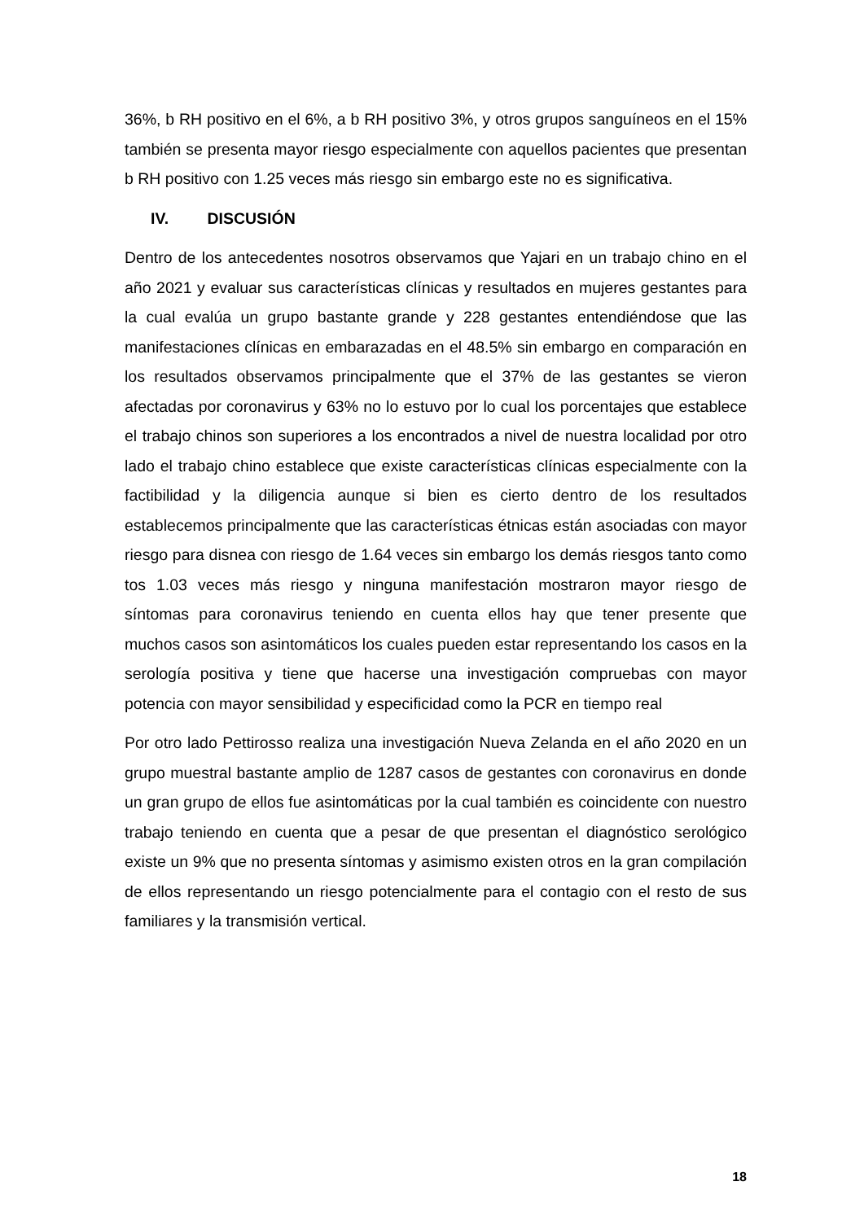36%, b RH positivo en el 6%, a b RH positivo 3%, y otros grupos sanguíneos en el 15% también se presenta mayor riesgo especialmente con aquellos pacientes que presentan b RH positivo con 1.25 veces más riesgo sin embargo este no es significativa.
IV. DISCUSIÓN
Dentro de los antecedentes nosotros observamos que Yajari en un trabajo chino en el año 2021 y evaluar sus características clínicas y resultados en mujeres gestantes para la cual evalúa un grupo bastante grande y 228 gestantes entendiéndose que las manifestaciones clínicas en embarazadas en el 48.5% sin embargo en comparación en los resultados observamos principalmente que el 37% de las gestantes se vieron afectadas por coronavirus y 63% no lo estuvo por lo cual los porcentajes que establece el trabajo chinos son superiores a los encontrados a nivel de nuestra localidad por otro lado el trabajo chino establece que existe características clínicas especialmente con la factibilidad y la diligencia aunque si bien es cierto dentro de los resultados establecemos principalmente que las características étnicas están asociadas con mayor riesgo para disnea con riesgo de 1.64 veces sin embargo los demás riesgos tanto como tos 1.03 veces más riesgo y ninguna manifestación mostraron mayor riesgo de síntomas para coronavirus teniendo en cuenta ellos hay que tener presente que muchos casos son asintomáticos los cuales pueden estar representando los casos en la serología positiva y tiene que hacerse una investigación compruebas con mayor potencia con mayor sensibilidad y especificidad como la PCR en tiempo real
Por otro lado Pettirosso realiza una investigación Nueva Zelanda en el año 2020 en un grupo muestral bastante amplio de 1287 casos de gestantes con coronavirus en donde un gran grupo de ellos fue asintomáticas por la cual también es coincidente con nuestro trabajo teniendo en cuenta que a pesar de que presentan el diagnóstico serológico existe un 9% que no presenta síntomas y asimismo existen otros en la gran compilación de ellos representando un riesgo potencialmente para el contagio con el resto de sus familiares y la transmisión vertical.
18